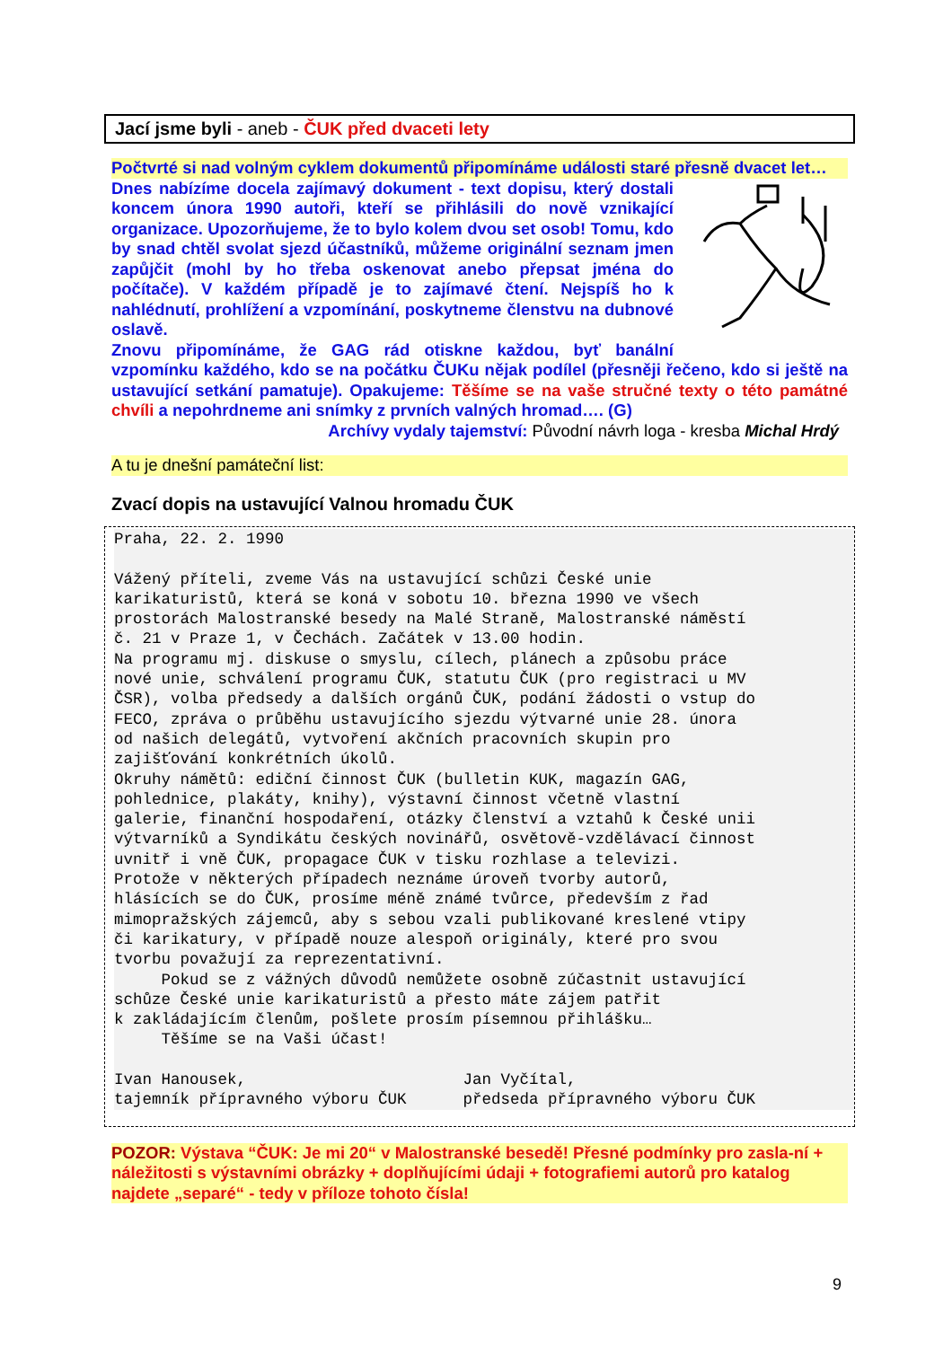Jací jsme byli - aneb - ČUK před dvaceti lety
Počtvrté si nad volným cyklem dokumentů připomínáme události staré přesně dvacet let…
Dnes nabízíme docela zajímavý dokument - text dopisu, který dostali koncem února 1990 autoři, kteří se přihlásili do nově vznikající organizace. Upozorňujeme, že to bylo kolem dvou set osob! Tomu, kdo by snad chtěl svolat sjezd účastníků, můžeme originální seznam jmen zapůjčit (mohl by ho třeba oskenovat anebo přepsat jména do počítače). V každém případě je to zajímavé čtení. Nejspíš ho k nahlédnutí, prohlížení a vzpomínání, poskytneme členstvu na dubnové oslavě.
Znovu připomínáme, že GAG rád otiskne každou, byť banální vzpomínku každého, kdo se na počátku ČUKu nějak podílel (přesněji řečeno, kdo si ještě na ustavující setkání pamatuje). Opakujeme: Těšíme se na vaše stručné texty o této památné chvíli a nepohrdneme ani snímky z prvních valných hromad…. (G)
Archívy vydaly tajemství: Původní návrh loga - kresba Michal Hrdý
A tu je dnešní památeční list:
Zvací dopis na ustavující Valnou hromadu ČUK
Praha, 22. 2. 1990 Vážený příteli, zveme Vás na ustavující schůzi České unie karikaturistů, která se koná v sobotu 10. března 1990 ve všech prostorách Malostranské besedy na Malé Straně, Malostranské náměstí č. 21 v Praze 1, v Čechách. Začátek v 13.00 hodin. Na programu mj. diskuse o smyslu, cílech, plánech a způsobu práce nové unie, schválení programu ČUK, statutu ČUK (pro registraci u MV ČSR), volba předsedy a dalších orgánů ČUK, podání žádosti o vstup do FECO, zpráva o průběhu ustavujícího sjezdu výtvarné unie 28. února od našich delegátů, vytvoření akčních pracovních skupin pro zajišťování konkrétních úkolů. Okruhy námětů: ediční činnost ČUK (bulletin KUK, magazín GAG, pohlednice, plakáty, knihy), výstavní činnost včetně vlastní galerie, finanční hospodaření, otázky členství a vztahů k České unii výtvarníků a Syndikátu českých novinářů, osvětově-vzdělávací činnost uvnitř i vně ČUK, propagace ČUK v tisku rozhlase a televizi. Protože v některých případech neznáme úroveň tvorby autorů, hlásících se do ČUK, prosíme méně známé tvůrce, především z řad mimopražských zájemců, aby s sebou vzali publikované kreslené vtipy či karikatury, v případě nouze alespoň originály, které pro svou tvorbu považují za reprezentativní. Pokud se z vážných důvodů nemůžete osobně zúčastnit ustavující schůze České unie karikaturistů a přesto máte zájem patřit k zakládajícím členům, pošlete prosím písemnou přihlášku… Těšíme se na Vaši účast! Ivan Hanousek, Jan Vyčítal, tajemník přípravného výboru ČUK předseda přípravného výboru ČUK
POZOR: Výstava “ČUK: Je mi 20“ v Malostranské besedě! Přesné podmínky pro zasla-ní + náležitosti s výstavními obrázky + doplňujícími údaji + fotografiemi autorů pro katalog najdete „separé“ - tedy v příloze tohoto čísla!
9